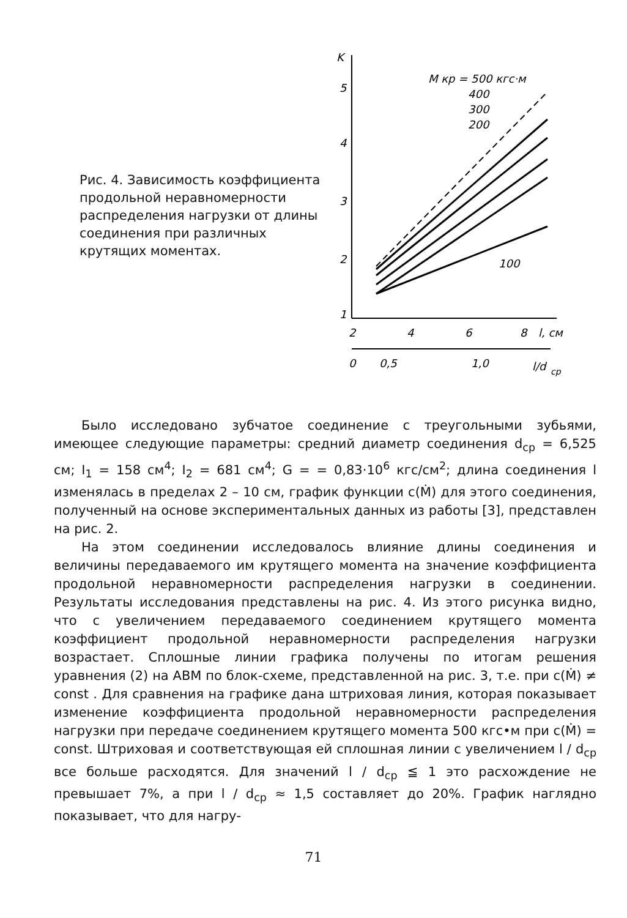Рис. 4. Зависимость коэффициента продольной неравномерности распределения нагрузки от длины соединения при различных крутящих моментах.
K
5
4
3
2
1
2
4
6
8
l, см
0
0,5
1,0
l/d
ср
M кр = 500 кгс·м
400
300
200
100
Было исследовано зубчатое соединение с треугольными зубьями, имеющее следующие параметры: средний диаметр соединения d<sub>ср</sub> = 6,525 см; I<sub>1</sub> = 158 см<sup>4</sup>; I<sub>2</sub> = 681 см<sup>4</sup>; G = = 0,83·10<sup>6</sup> кгс/см<sup>2</sup>; длина соединения l изменялась в пределах 2 – 10 см, график функции c(Ṁ) для этого соединения, полученный на основе экспериментальных данных из работы [3], представлен на рис. 2.
На этом соединении исследовалось влияние длины соединения и величины передаваемого им крутящего момента на значение коэффициента продольной неравномерности распределения нагрузки в соединении. Результаты исследования представлены на рис. 4. Из этого рисунка видно, что с увеличением передаваемого соединением крутящего момента коэффициент продольной неравномерности распределения нагрузки возрастает. Сплошные линии графика получены по итогам решения уравнения (2) на АВМ по блок-схеме, представленной на рис. 3, т.е. при c(Ṁ) ≠ const . Для сравнения на графике дана штриховая линия, которая показывает изменение коэффициента продольной неравномерности распределения нагрузки при передаче соединением крутящего момента 500 кгс•м при c(Ṁ) = const. Штриховая и соответствующая ей сплошная линии с увеличением l / d<sub>ср</sub> все больше расходятся. Для значений l / d<sub>ср</sub> ≦ 1 это расхождение не превышает 7%, а при l / d<sub>ср</sub> ≈ 1,5 составляет до 20%. График наглядно показывает, что для нагру-
71